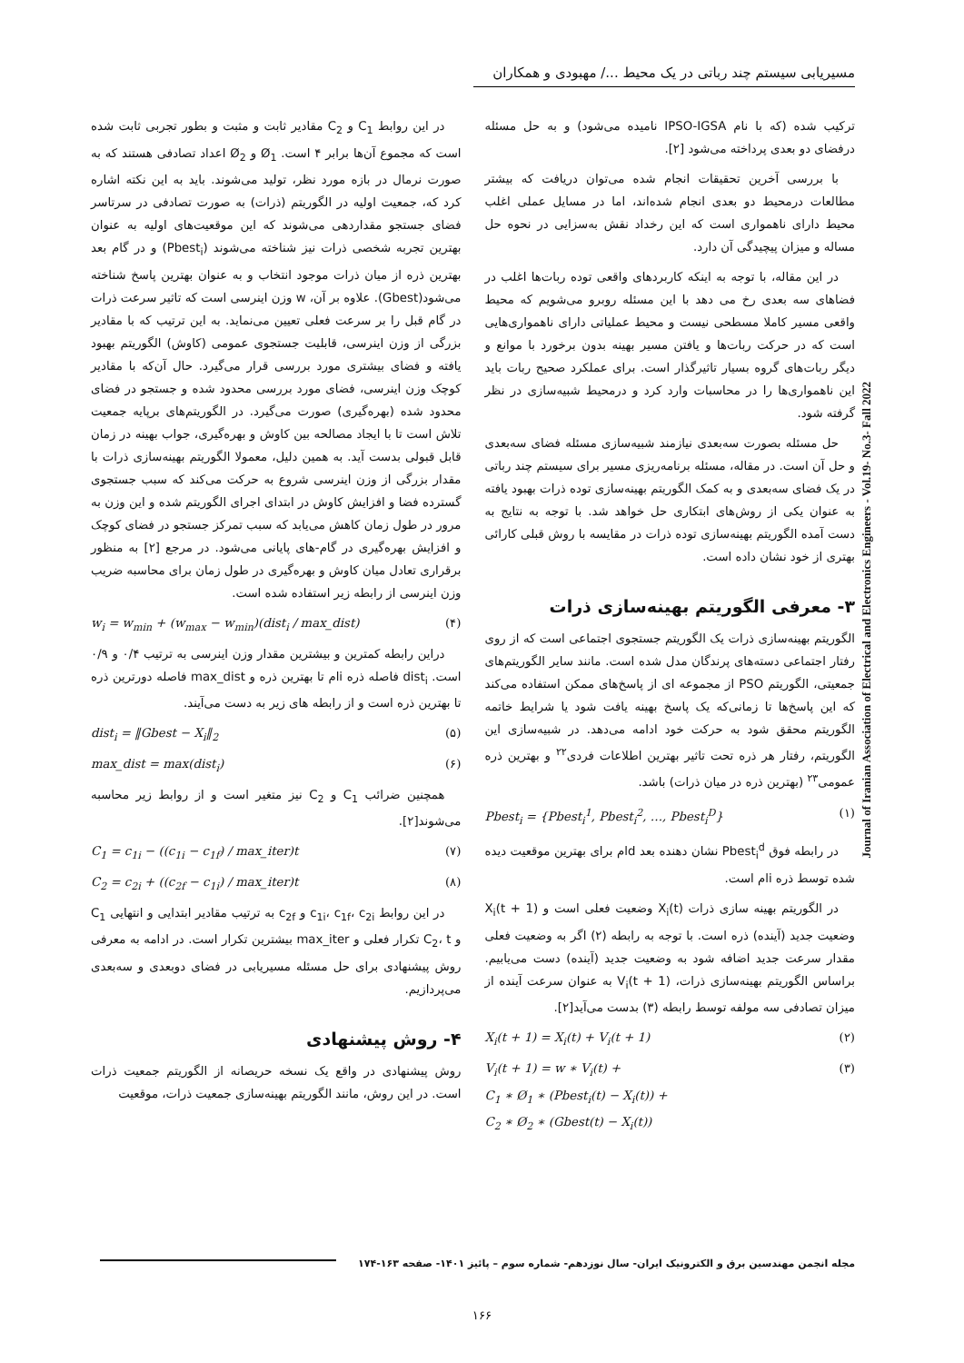مسیریابی سیستم چند رباتی در یک محیط .../ مهبودی و همکاران
ترکیب شده (که با نام IPSO-IGSA نامیده می‌شود) و به حل مسئله درفضای دو بعدی پرداخته می‌شود [۲].
با بررسی آخرین تحقیقات انجام شده می‌توان دریافت که بیشتر مطالعات درمحیط دو بعدی انجام شده‌اند، اما در مسایل عملی اغلب محیط دارای ناهمواری است که این رخداد نقش به‌سزایی در نحوه حل مساله و میزان پیچیدگی آن دارد.
در این مقاله، با توجه به اینکه کاربردهای واقعی توده ربات‌ها اغلب در فضاهای سه بعدی رخ می دهد با این مسئله روبرو می‌شویم که محیط واقعی مسیر کاملا مسطحی نیست و محیط عملیاتی دارای ناهمواری‌هایی است که در حرکت ربات‌ها و یافتن مسیر بهینه بدون برخورد با موانع و دیگر ربات‌های گروه بسیار تاثیرگذار است. برای عملکرد صحیح ربات باید این ناهمواری‌ها را در محاسبات وارد کرد و درمحیط شبیه‌سازی در نظر گرفته شود.
حل مسئله بصورت سه‌بعدی نیازمند شبیه‌سازی مسئله فضای سه‌بعدی و حل آن است. در مقاله، مسئله برنامه‌ریزی مسیر برای سیستم چند رباتی در یک فضای سه‌بعدی و به کمک الگوریتم بهینه‌سازی توده ذرات بهبود یافته به عنوان یکی از روش‌های ابتکاری حل خواهد شد. با توجه به نتایج به دست آمده الگوریتم بهینه‌سازی توده ذرات در مقایسه با روش قبلی کارائی بهتری از خود نشان داده است.
۳- معرفی الگوریتم بهینه‌سازی ذرات
الگوریتم بهینه‌سازی ذرات یک الگوریتم جستجوی اجتماعی است که از روی رفتار اجتماعی دسته‌های پرندگان مدل شده است. مانند سایر الگوریتم‌های جمعیتی، الگوریتم PSO از مجموعه ای از پاسخ‌های ممکن استفاده می‌کند که این پاسخ‌ها تا زمانی‌که یک پاسخ بهینه یافت شود یا شرایط خاتمه الگوریتم محقق شود به حرکت خود ادامه می‌دهد. در شبیه‌سازی این الگوریتم، رفتار هر ذره تحت تاثیر بهترین اطلاعات فردی<sup>۲۲</sup> و بهترین ذره عمومی<sup>۲۳</sup> (بهترین ذره در میان ذرات) باشد.
Pbest<sub>i</sub> = {Pbest<sub>i</sub><sup>1</sup>, Pbest<sub>i</sub><sup>2</sup>, …, Pbest<sub>i</sub><sup>D</sup>} (۱)
در رابطه فوق Pbest<sub>i</sub><sup>d</sup> نشان دهنده بعد dام برای بهترین موقعیت دیده شده توسط ذره iام است.
در الگوریتم بهینه سازی ذرات X<sub>i</sub>(t) وضعیت فعلی است و X<sub>i</sub>(t + 1) وضعیت جدید (آینده) ذره است. با توجه به رابطه (۲) اگر به وضعیت فعلی مقدار سرعت جدید اضافه شود به وضعیت جدید (آینده) دست می‌یابیم. براساس الگوریتم بهینه‌سازی ذرات، V<sub>i</sub>(t + 1) به عنوان سرعت آینده از میزان تصادفی سه مولفه توسط رابطه (۳) بدست می‌آید[۲].
X<sub>i</sub>(t + 1) = X<sub>i</sub>(t) + V<sub>i</sub>(t + 1) (۲)
V<sub>i</sub>(t + 1) = w ∗ V<sub>i</sub>(t) +
C<sub>1</sub> ∗ Ø<sub>1</sub> ∗ (Pbest<sub>i</sub>(t) − X<sub>i</sub>(t)) +
C<sub>2</sub> ∗ Ø<sub>2</sub> ∗ (Gbest(t) − X<sub>i</sub>(t)) (۳)
در این روابط C<sub>1</sub> و C<sub>2</sub> مقادیر ثابت و مثبت و بطور تجربی ثابت شده است که مجموع آن‌ها برابر ۴ است. Ø<sub>1</sub> و Ø<sub>2</sub> اعداد تصادفی هستند که به صورت نرمال در بازه مورد نظر، تولید می‌شوند. باید به این نکته اشاره کرد که، جمعیت اولیه در الگوریتم (ذرات) به صورت تصادفی در سرتاسر فضای جستجو مقداردهی می‌شوند که این موقعیت‌های اولیه به عنوان بهترین تجربه شخصی ذرات نیز شناخته می‌شوند (Pbest<sub>i</sub>) و در گام بعد بهترین ذره از میان ذرات موجود انتخاب و به عنوان بهترین پاسخ شناخته می‌شود(Gbest). علاوه بر آن، w وزن اینرسی است که تاثیر سرعت ذرات در گام قبل را بر سرعت فعلی تعیین می‌نماید. به این ترتیب که با مقادیر بزرگی از وزن اینرسی، قابلیت جستجوی عمومی (کاوش) الگوریتم بهبود یافته و فضای بیشتری مورد بررسی قرار می‌گیرد. حال آن‌که با مقادیر کوچک وزن اینرسی، فضای مورد بررسی محدود شده و جستجو در فضای محدود شده (بهره‌گیری) صورت می‌گیرد. در الگوریتم‌های برپایه جمعیت تلاش است تا با ایجاد مصالحه بین کاوش و بهره‌گیری، جواب بهینه در زمان قابل قبولی بدست آید. به همین دلیل، معمولا الگوریتم بهینه‌سازی ذرات با مقدار بزرگی از وزن اینرسی شروع به حرکت می‌کند که سبب جستجوی گسترده فضا و افزایش کاوش در ابتدای اجرای الگوریتم شده و این وزن به مرور در طول زمان کاهش می‌یابد که سبب تمرکز جستجو در فضای کوچک و افزایش بهره‌گیری در گام-های پایانی می‌شود. در مرجع [۲] به منظور برقراری تعادل میان کاوش و بهره‌گیری در طول زمان برای محاسبه ضریب وزن اینرسی از رابطه زیر استفاده شده است.
w<sub>i</sub> = w<sub>min</sub> + (w<sub>max</sub> − w<sub>min</sub>)(dist<sub>i</sub> / max_dist) (۴)
دراین رابطه کمترین و بیشترین مقدار وزن اینرسی به ترتیب ۰/۴ و ۰/۹ است. dist<sub>i</sub> فاصله ذره iام تا بهترین ذره و max_dist فاصله دورترین ذره تا بهترین ذره است و از رابطه های زیر به دست می‌آیند.
dist<sub>i</sub> = ‖Gbest − X<sub>i</sub>‖<sub>2</sub> (۵)
max_dist = max(dist<sub>i</sub>) (۶)
همچنین ضرائب C<sub>1</sub> و C<sub>2</sub> نیز متغیر است و از روابط زیر محاسبه می‌شوند[۲].
C<sub>1</sub> = c<sub>1i</sub> − ((c<sub>1i</sub> − c<sub>1f</sub>) / max_iter)t (۷)
C<sub>2</sub> = c<sub>2i</sub> + ((c<sub>2f</sub> − c<sub>1i</sub>) / max_iter)t (۸)
در این روابط c<sub>1i</sub>، c<sub>1f</sub>، c<sub>2i</sub> و c<sub>2f</sub> به ترتیب مقادیر ابتدایی و انتهایی C<sub>1</sub> و C<sub>2</sub>، t تکرار فعلی و max_iter بیشترین تکرار است. در ادامه به معرفی روش پیشنهادی برای حل مسئله مسیریابی در فضای دوبعدی و سه‌بعدی می‌پردازیم.
۴- روش پیشنهادی
روش پیشنهادی در واقع یک نسخه حریصانه از الگوریتم جمعیت ذرات است. در این روش، مانند الگوریتم بهینه‌سازی جمعیت ذرات، موقعیت
Journal of Iranian Association of Electrical and Electronics Engineers - Vol.19- No.3- Fall 2022
مجله انجمن مهندسین برق و الکترونیک ایران- سال نوزدهم- شماره سوم – پائیز ۱۴۰۱- صفحه ۱۶۳-۱۷۴
۱۶۶